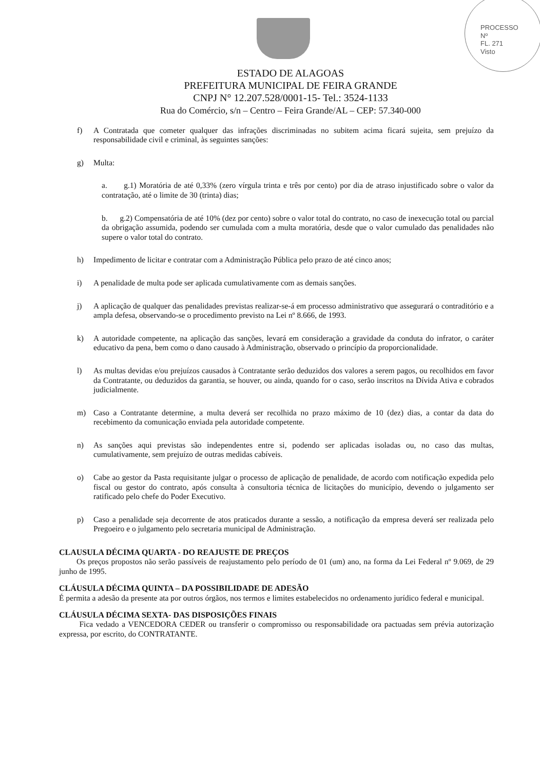PROCESSO
Nº
FL. 271
Visto
ESTADO DE ALAGOAS
PREFEITURA MUNICIPAL DE FEIRA GRANDE
CNPJ N° 12.207.528/0001-15- Tel.: 3524-1133
Rua do Comércio, s/n – Centro – Feira Grande/AL – CEP: 57.340-000
f) A Contratada que cometer qualquer das infrações discriminadas no subitem acima ficará sujeita, sem prejuízo da responsabilidade civil e criminal, às seguintes sanções:
g) Multa:
a. g.1) Moratória de até 0,33% (zero vírgula trinta e três por cento) por dia de atraso injustificado sobre o valor da contratação, até o limite de 30 (trinta) dias;
b. g.2) Compensatória de até 10% (dez por cento) sobre o valor total do contrato, no caso de inexecução total ou parcial da obrigação assumida, podendo ser cumulada com a multa moratória, desde que o valor cumulado das penalidades não supere o valor total do contrato.
h) Impedimento de licitar e contratar com a Administração Pública pelo prazo de até cinco anos;
i) A penalidade de multa pode ser aplicada cumulativamente com as demais sanções.
j) A aplicação de qualquer das penalidades previstas realizar-se-á em processo administrativo que assegurará o contraditório e a ampla defesa, observando-se o procedimento previsto na Lei nº 8.666, de 1993.
k) A autoridade competente, na aplicação das sanções, levará em consideração a gravidade da conduta do infrator, o caráter educativo da pena, bem como o dano causado à Administração, observado o princípio da proporcionalidade.
l) As multas devidas e/ou prejuízos causados à Contratante serão deduzidos dos valores a serem pagos, ou recolhidos em favor da Contratante, ou deduzidos da garantia, se houver, ou ainda, quando for o caso, serão inscritos na Dívida Ativa e cobrados judicialmente.
m) Caso a Contratante determine, a multa deverá ser recolhida no prazo máximo de 10 (dez) dias, a contar da data do recebimento da comunicação enviada pela autoridade competente.
n) As sanções aqui previstas são independentes entre si, podendo ser aplicadas isoladas ou, no caso das multas, cumulativamente, sem prejuízo de outras medidas cabíveis.
o) Cabe ao gestor da Pasta requisitante julgar o processo de aplicação de penalidade, de acordo com notificação expedida pelo fiscal ou gestor do contrato, após consulta à consultoria técnica de licitações do município, devendo o julgamento ser ratificado pelo chefe do Poder Executivo.
p) Caso a penalidade seja decorrente de atos praticados durante a sessão, a notificação da empresa deverá ser realizada pelo Pregoeiro e o julgamento pelo secretaria municipal de Administração.
CLAUSULA DÉCIMA QUARTA - DO REAJUSTE DE PREÇOS
Os preços propostos não serão passíveis de reajustamento pelo período de 01 (um) ano, na forma da Lei Federal nº 9.069, de 29 junho de 1995.
CLÁUSULA DÉCIMA QUINTA – DA POSSIBILIDADE DE ADESÃO
É permita a adesão da presente ata por outros órgãos, nos termos e limites estabelecidos no ordenamento jurídico federal e municipal.
CLÁUSULA DÉCIMA SEXTA- DAS DISPOSIÇÕES FINAIS
Fica vedado a VENCEDORA CEDER ou transferir o compromisso ou responsabilidade ora pactuadas sem prévia autorização expressa, por escrito, do CONTRATANTE.